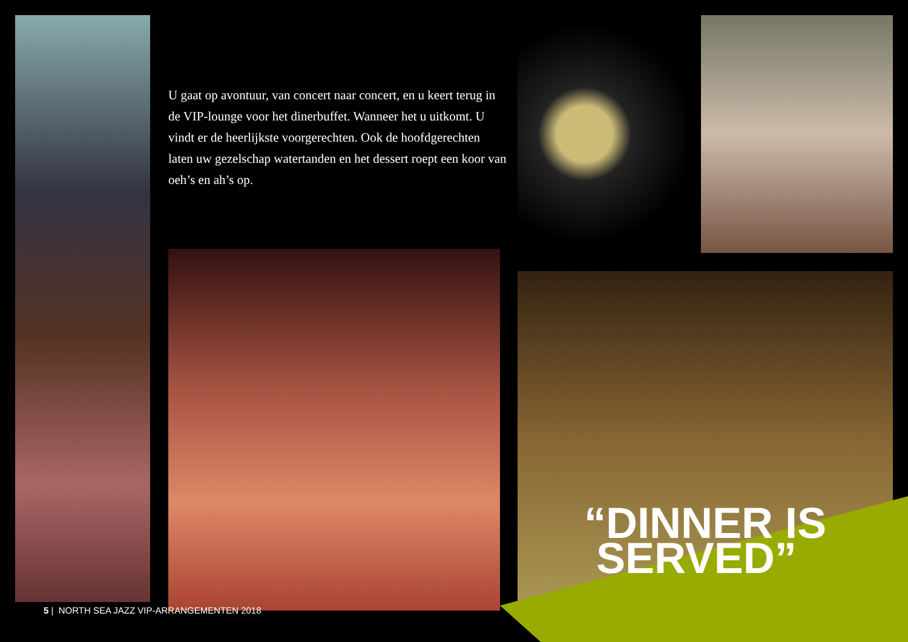U gaat op avontuur, van concert naar concert, en u keert terug in de VIP-lounge voor het dinerbuffet. Wanneer het u uitkomt. U vindt er de heerlijkste voorgerechten. Ook de hoofdgerechten laten uw gezelschap watertanden en het dessert roept een koor van oeh’s en ah’s op.
“DINNER IS
SERVED”
5 | NORTH SEA JAZZ VIP-ARRANGEMENTEN 2018